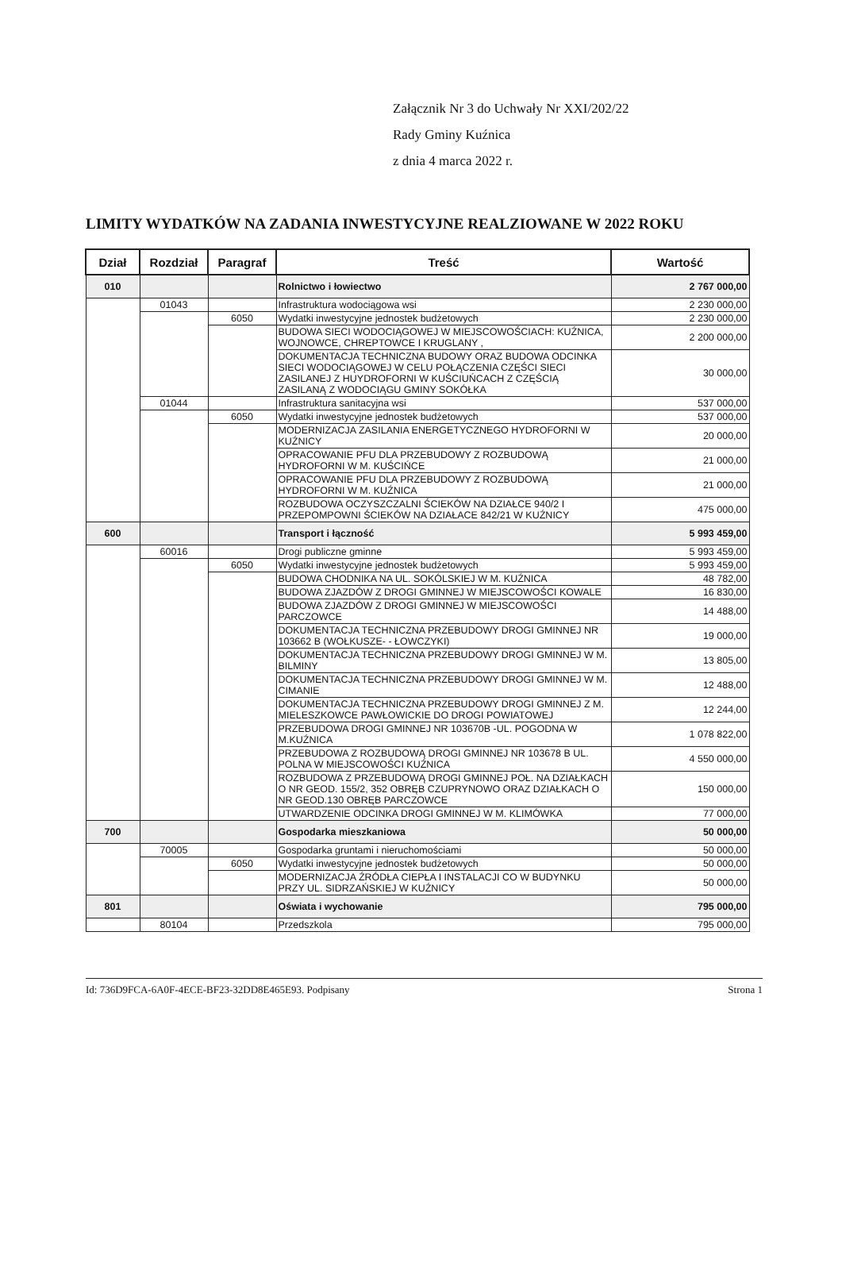Załącznik Nr 3 do Uchwały Nr XXI/202/22
Rady Gminy Kuźnica
z dnia 4 marca 2022 r.
LIMITY WYDATKÓW NA ZADANIA INWESTYCYJNE REALZIOWANE W 2022 ROKU
| Dział | Rozdział | Paragraf | Treść | Wartość |
| --- | --- | --- | --- | --- |
| 010 | | | Rolnictwo i łowiectwo | 2 767 000,00 |
| | 01043 | | Infrastruktura wodociągowa wsi | 2 230 000,00 |
| | | 6050 | Wydatki inwestycyjne jednostek budżetowych | 2 230 000,00 |
| | | | BUDOWA SIECI WODOCIĄGOWEJ W MIEJSCOWOŚCIACH: KUŹNICA, WOJNOWCE, CHREPTOWCE I KRUGLANY , | 2 200 000,00 |
| | | | DOKUMENTACJA TECHNICZNA BUDOWY ORAZ BUDOWA ODCINKA SIECI WODOCIĄGOWEJ W CELU POŁĄCZENIA CZĘŚCI SIECI ZASILANEJ Z HUYDROFORNI W KUŚCIUŃCACH Z CZĘŚCIĄ ZASILANĄ Z WODOCIĄGU GMINY SOKÓŁKA | 30 000,00 |
| | 01044 | | Infrastruktura sanitacyjna wsi | 537 000,00 |
| | | 6050 | Wydatki inwestycyjne jednostek budżetowych | 537 000,00 |
| | | | MODERNIZACJA ZASILANIA ENERGETYCZNEGO HYDROFORNI W KUŹNICY | 20 000,00 |
| | | | OPRACOWANIE PFU DLA PRZEBUDOWY Z ROZBUDOWĄ HYDROFORNI W M. KUŚCIŃCE | 21 000,00 |
| | | | OPRACOWANIE PFU DLA PRZEBUDOWY Z ROZBUDOWĄ HYDROFORNI W M. KUŹNICA | 21 000,00 |
| | | | ROZBUDOWA OCZYSZCZALNI ŚCIEKÓW NA DZIAŁCE 940/2 I PRZEPOMPOWNI ŚCIEKÓW NA DZIAŁACE 842/21 W KUŹNICY | 475 000,00 |
| 600 | | | Transport i łączność | 5 993 459,00 |
| | 60016 | | Drogi publiczne gminne | 5 993 459,00 |
| | | 6050 | Wydatki inwestycyjne jednostek budżetowych | 5 993 459,00 |
| | | | BUDOWA CHODNIKA NA UL. SOKÓLSKIEJ W M. KUŹNICA | 48 782,00 |
| | | | BUDOWA ZJAZDÓW Z DROGI GMINNEJ W MIEJSCOWOŚCI KOWALE | 16 830,00 |
| | | | BUDOWA ZJAZDÓW Z DROGI GMINNEJ W MIEJSCOWOŚCI PARCZOWCE | 14 488,00 |
| | | | DOKUMENTACJA TECHNICZNA PRZEBUDOWY DROGI GMINNEJ NR 103662 B (WOŁKUSZE- - ŁOWCZYKI) | 19 000,00 |
| | | | DOKUMENTACJA TECHNICZNA PRZEBUDOWY DROGI GMINNEJ W M. BILMINY | 13 805,00 |
| | | | DOKUMENTACJA TECHNICZNA PRZEBUDOWY DROGI GMINNEJ W M. CIMANIE | 12 488,00 |
| | | | DOKUMENTACJA TECHNICZNA PRZEBUDOWY DROGI GMINNEJ Z M. MIELESZKOWCE PAWŁOWICKIE DO DROGI POWIATOWEJ | 12 244,00 |
| | | | PRZEBUDOWA DROGI GMINNEJ NR 103670B -UL. POGODNA W M.KUŹNICA | 1 078 822,00 |
| | | | PRZEBUDOWA Z ROZBUDOWĄ DROGI GMINNEJ NR 103678 B UL. POLNA W MIEJSCOWOŚCI KUŹNICA | 4 550 000,00 |
| | | | ROZBUDOWA Z PRZEBUDOWĄ DROGI GMINNEJ POŁ. NA DZIAŁKACH O NR GEOD. 155/2, 352 OBRĘB CZUPRYNOWO ORAZ DZIAŁKACH O NR GEOD.130 OBRĘB PARCZOWCE | 150 000,00 |
| | | | UTWARDZENIE ODCINKA DROGI GMINNEJ W M. KLIMÓWKA | 77 000,00 |
| 700 | | | Gospodarka mieszkaniowa | 50 000,00 |
| | 70005 | | Gospodarka gruntami i nieruchomościami | 50 000,00 |
| | | 6050 | Wydatki inwestycyjne jednostek budżetowych | 50 000,00 |
| | | | MODERNIZACJA ŹRÓDŁA CIEPŁA I INSTALACJI CO W BUDYNKU PRZY UL. SIDRZAŃSKIEJ W KUŹNICY | 50 000,00 |
| 801 | | | Oświata i wychowanie | 795 000,00 |
| | 80104 | | Przedszkola | 795 000,00 |
Id: 736D9FCA-6A0F-4ECE-BF23-32DD8E465E93. Podpisany Strona 1